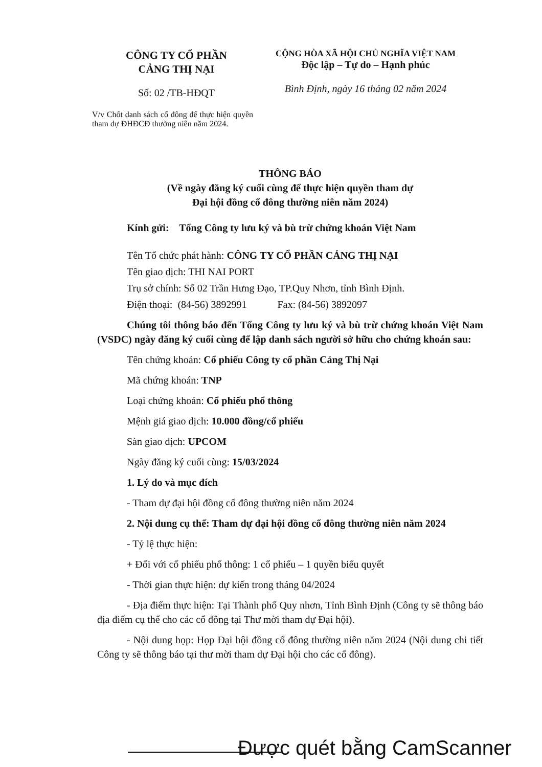CÔNG TY CỔ PHẦN
CẢNG THỊ NẠI
Số: 02 /TB-HĐQT
V/v Chốt danh sách cổ đông để thực hiện quyền tham dự ĐHĐCĐ thường niên năm 2024.
CỘNG HÒA XÃ HỘI CHỦ NGHĨA VIỆT NAM
Độc lập – Tự do – Hạnh phúc
Bình Định, ngày 16 tháng 02 năm 2024
THÔNG BÁO
(Về ngày đăng ký cuối cùng để thực hiện quyền tham dự
Đại hội đồng cổ đông thường niên năm 2024)
Kính gửi: Tổng Công ty lưu ký và bù trừ chứng khoán Việt Nam
Tên Tổ chức phát hành: CÔNG TY CỔ PHẦN CẢNG THỊ NẠI
Tên giao dịch: THI NAI PORT
Trụ sở chính: Số 02 Trần Hưng Đạo, TP.Quy Nhơn, tỉnh Bình Định.
Điện thoại: (84-56) 3892991 Fax: (84-56) 3892097
Chúng tôi thông báo đến Tổng Công ty lưu ký và bù trừ chứng khoán Việt Nam (VSDC) ngày đăng ký cuối cùng để lập danh sách người sở hữu cho chứng khoán sau:
Tên chứng khoán: Cổ phiếu Công ty cổ phần Cảng Thị Nại
Mã chứng khoán: TNP
Loại chứng khoán: Cổ phiếu phổ thông
Mệnh giá giao dịch: 10.000 đồng/cổ phiếu
Sàn giao dịch: UPCOM
Ngày đăng ký cuối cùng: 15/03/2024
1. Lý do và mục đích
- Tham dự đại hội đồng cổ đông thường niên năm 2024
2. Nội dung cụ thể: Tham dự đại hội đồng cổ đông thường niên năm 2024
- Tỷ lệ thực hiện:
+ Đối với cổ phiếu phổ thông: 1 cổ phiếu – 1 quyền biểu quyết
- Thời gian thực hiện: dự kiến trong tháng 04/2024
- Địa điểm thực hiện: Tại Thành phố Quy nhơn, Tỉnh Bình Định (Công ty sẽ thông báo địa điểm cụ thể cho các cổ đông tại Thư mời tham dự Đại hội).
- Nội dung họp: Họp Đại hội đồng cổ đông thường niên năm 2024 (Nội dung chi tiết Công ty sẽ thông báo tại thư mời tham dự Đại hội cho các cổ đông).
Được quét bằng CamScanner